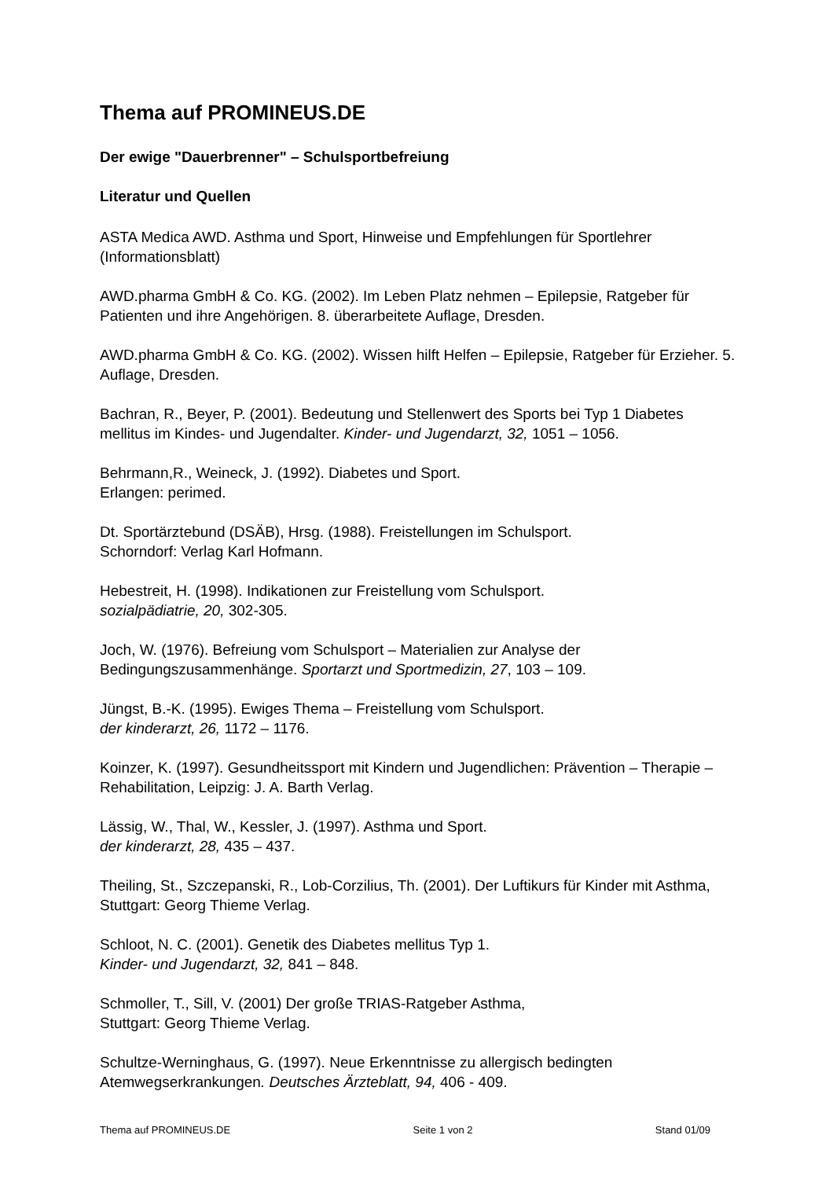Thema auf PROMINEUS.DE
Der ewige "Dauerbrenner" – Schulsportbefreiung
Literatur und Quellen
ASTA Medica AWD. Asthma und Sport, Hinweise und Empfehlungen für Sportlehrer (Informationsblatt)
AWD.pharma GmbH & Co. KG. (2002). Im Leben Platz nehmen – Epilepsie, Ratgeber für Patienten und ihre Angehörigen. 8. überarbeitete Auflage, Dresden.
AWD.pharma GmbH & Co. KG. (2002). Wissen hilft Helfen – Epilepsie, Ratgeber für Erzieher. 5. Auflage, Dresden.
Bachran, R., Beyer, P. (2001). Bedeutung und Stellenwert des Sports bei Typ 1 Diabetes mellitus im Kindes- und Jugendalter. Kinder- und Jugendarzt, 32, 1051 – 1056.
Behrmann,R., Weineck, J. (1992). Diabetes und Sport.
Erlangen: perimed.
Dt. Sportärztebund (DSÄB), Hrsg. (1988). Freistellungen im Schulsport.
Schorndorf: Verlag Karl Hofmann.
Hebestreit, H. (1998). Indikationen zur Freistellung vom Schulsport.
sozialpädiatrie, 20, 302-305.
Joch, W. (1976). Befreiung vom Schulsport – Materialien zur Analyse der Bedingungszusammenhänge. Sportarzt und Sportmedizin, 27, 103 – 109.
Jüngst, B.-K. (1995). Ewiges Thema – Freistellung vom Schulsport.
der kinderarzt, 26, 1172 – 1176.
Koinzer, K. (1997). Gesundheitssport mit Kindern und Jugendlichen: Prävention – Therapie – Rehabilitation, Leipzig: J. A. Barth Verlag.
Lässig, W., Thal, W., Kessler, J. (1997). Asthma und Sport.
der kinderarzt, 28, 435 – 437.
Theiling, St., Szczepanski, R., Lob-Corzilius, Th. (2001). Der Luftikurs für Kinder mit Asthma, Stuttgart: Georg Thieme Verlag.
Schloot, N. C. (2001). Genetik des Diabetes mellitus Typ 1.
Kinder- und Jugendarzt, 32, 841 – 848.
Schmoller, T., Sill, V. (2001) Der große TRIAS-Ratgeber Asthma,
Stuttgart: Georg Thieme Verlag.
Schultze-Werninghaus, G. (1997). Neue Erkenntnisse zu allergisch bedingten Atemwegserkrankungen. Deutsches Ärzteblatt, 94, 406 - 409.
Thema auf PROMINEUS.DE Seite 1 von 2 Stand 01/09